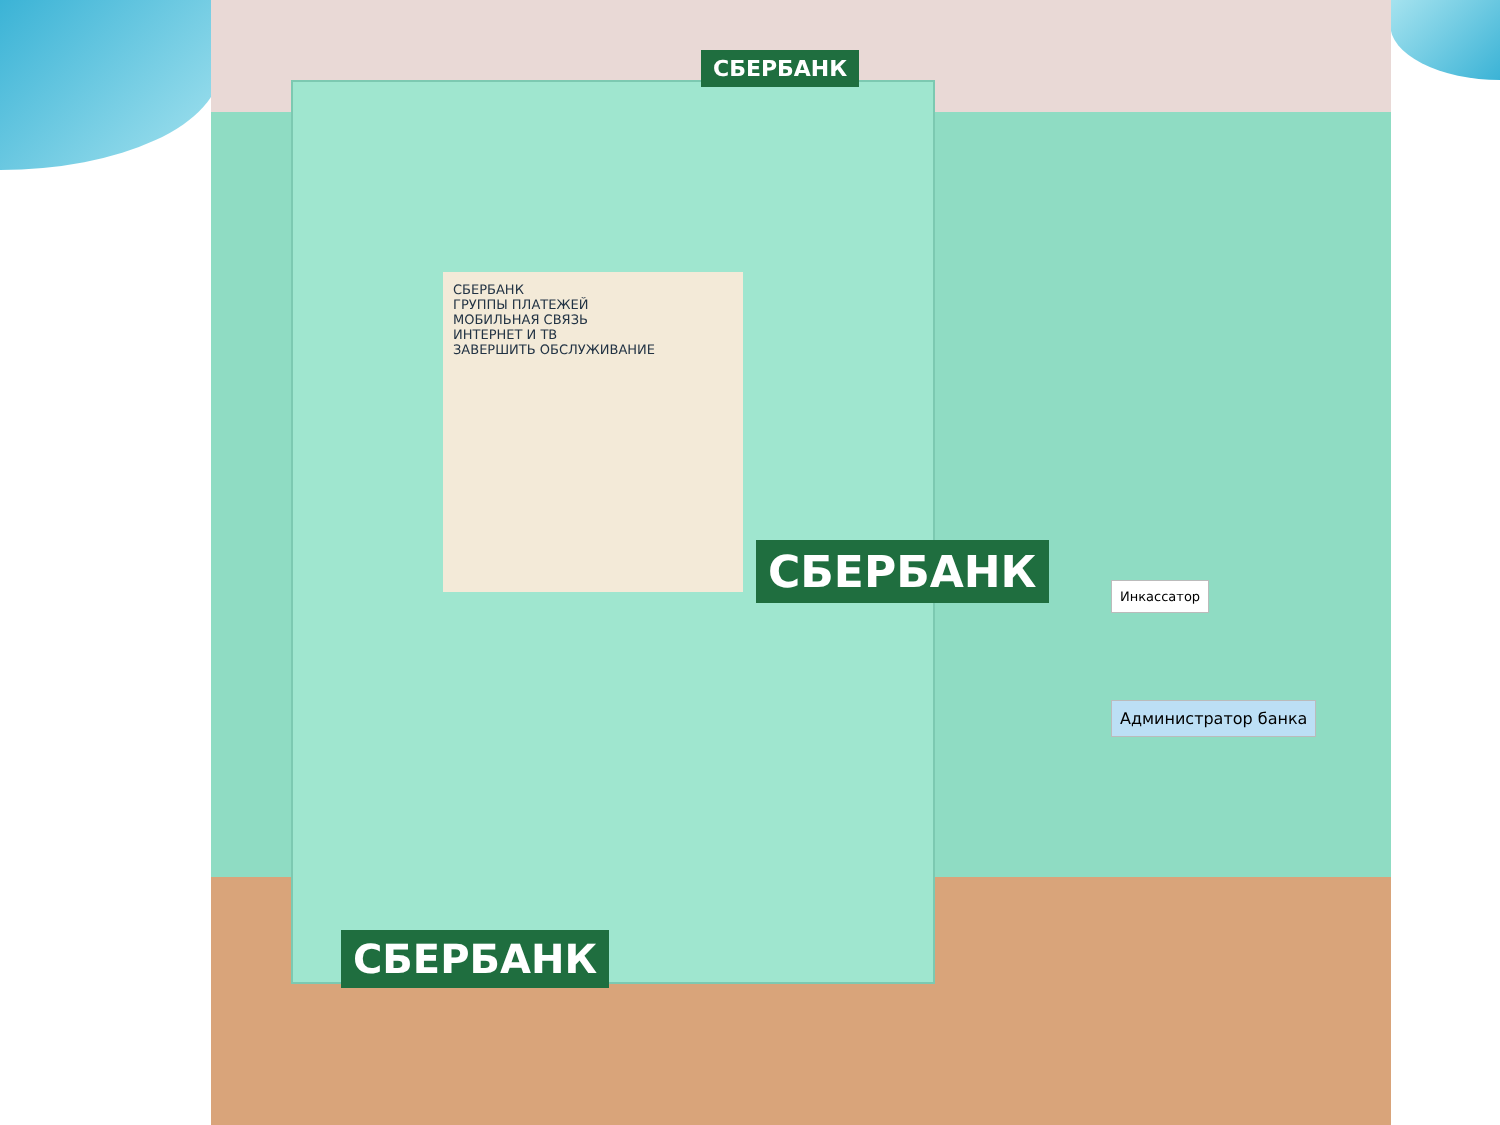СБЕРБАНК
ГРУППЫ ПЛАТЕЖЕЙ
МОБИЛЬНАЯ СВЯЗЬ
ИНТЕРНЕТ И ТВ
ЗАВЕРШИТЬ ОБСЛУЖИВАНИЕ
СБЕРБАНК
СБЕРБАНК
СБЕРБАНК
Инкассатор
Администратор банка